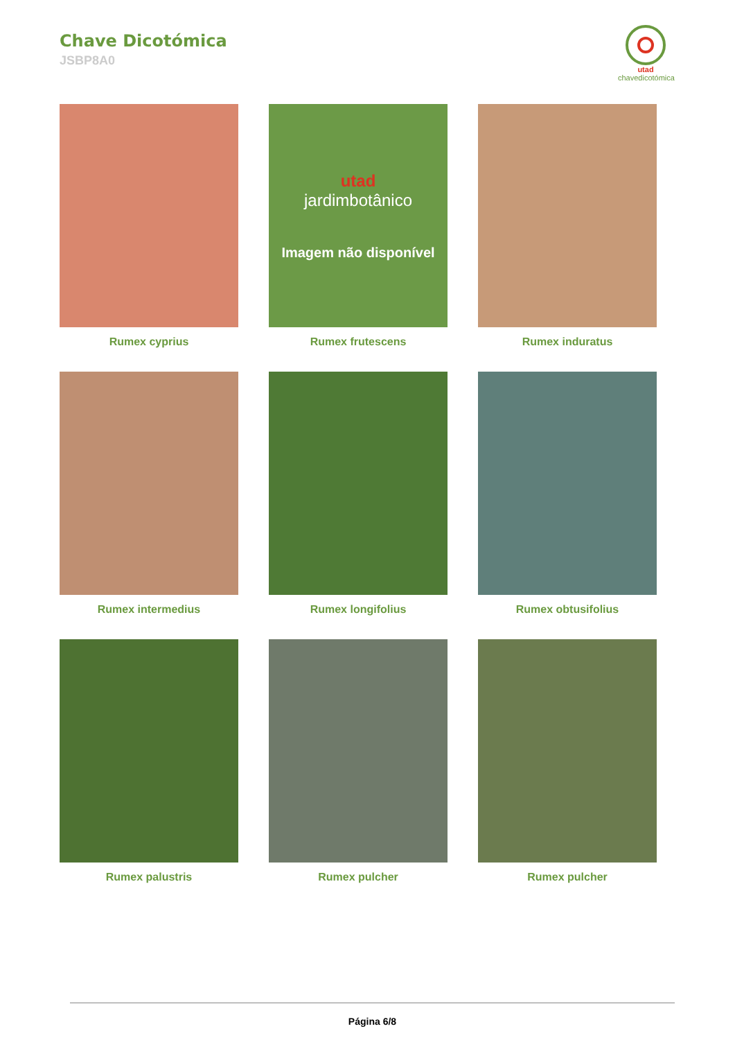Chave Dicotómica
JSBP8A0
utad
chavedicotómica
Rumex cyprius
utad
jardimbotânico
Imagem não disponível
Rumex frutescens
Rumex induratus
Rumex intermedius
Rumex longifolius
Rumex obtusifolius
Rumex palustris
Rumex pulcher
Rumex pulcher
Página 6/8